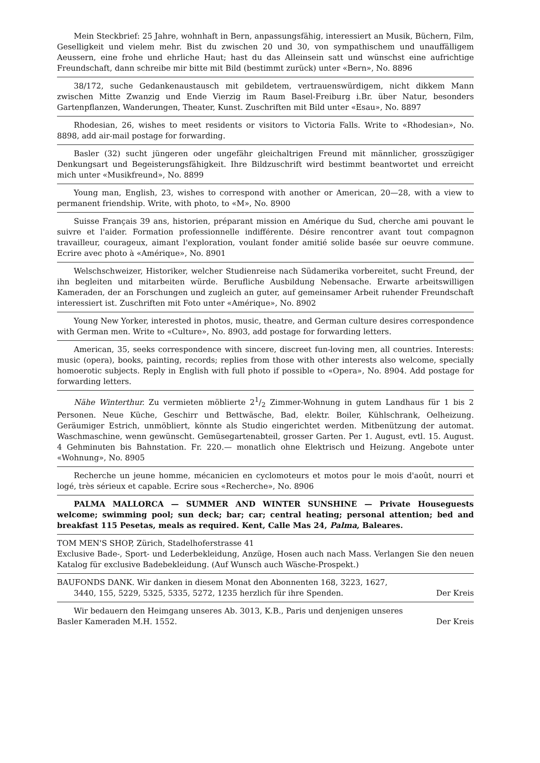Mein Steckbrief: 25 Jahre, wohnhaft in Bern, anpassungsfähig, interessiert an Musik, Büchern, Film, Geselligkeit und vielem mehr. Bist du zwischen 20 und 30, von sympathischem und unauffälligem Aeussern, eine frohe und ehrliche Haut; hast du das Alleinsein satt und wünschst eine aufrichtige Freundschaft, dann schreibe mir bitte mit Bild (bestimmt zurück) unter «Bern», No. 8896
38/172, suche Gedankenaustausch mit gebildetem, vertrauenswürdigem, nicht dikkem Mann zwischen Mitte Zwanzig und Ende Vierzig im Raum Basel-Freiburg i.Br. über Natur, besonders Gartenpflanzen, Wanderungen, Theater, Kunst. Zuschriften mit Bild unter «Esau», No. 8897
Rhodesian, 26, wishes to meet residents or visitors to Victoria Falls. Write to «Rhodesian», No. 8898, add air-mail postage for forwarding.
Basler (32) sucht jüngeren oder ungefähr gleichaltrigen Freund mit männlicher, grosszügiger Denkungsart und Begeisterungsfähigkeit. Ihre Bildzuschrift wird bestimmt beantwortet und erreicht mich unter «Musikfreund», No. 8899
Young man, English, 23, wishes to correspond with another or American, 20—28, with a view to permanent friendship. Write, with photo, to «M», No. 8900
Suisse Français 39 ans, historien, préparant mission en Amérique du Sud, cherche ami pouvant le suivre et l'aider. Formation professionnelle indifférente. Désire rencontrer avant tout compagnon travailleur, courageux, aimant l'exploration, voulant fonder amitié solide basée sur oeuvre commune. Ecrire avec photo à «Amérique», No. 8901
Welschschweizer, Historiker, welcher Studienreise nach Südamerika vorbereitet, sucht Freund, der ihn begleiten und mitarbeiten würde. Berufliche Ausbildung Nebensache. Erwarte arbeitswilligen Kameraden, der an Forschungen und zugleich an guter, auf gemeinsamer Arbeit ruhender Freundschaft interessiert ist. Zuschriften mit Foto unter «Amérique», No. 8902
Young New Yorker, interested in photos, music, theatre, and German culture desires correspondence with German men. Write to «Culture», No. 8903, add postage for forwarding letters.
American, 35, seeks correspondence with sincere, discreet fun-loving men, all countries. Interests: music (opera), books, painting, records; replies from those with other interests also welcome, specially homoerotic subjects. Reply in English with full photo if possible to «Opera», No. 8904. Add postage for forwarding letters.
Nähe Winterthur. Zu vermieten möblierte 21/2 Zimmer-Wohnung in gutem Landhaus für 1 bis 2 Personen. Neue Küche, Geschirr und Bettwäsche, Bad, elektr. Boiler, Kühlschrank, Oelheizung. Geräumiger Estrich, unmöbliert, könnte als Studio eingerichtet werden. Mitbenützung der automat. Waschmaschine, wenn gewünscht. Gemüsegartenabteil, grosser Garten. Per 1. August, evtl. 15. August. 4 Gehminuten bis Bahnstation. Fr. 220.— monatlich ohne Elektrisch und Heizung. Angebote unter «Wohnung», No. 8905
Recherche un jeune homme, mécanicien en cyclomoteurs et motos pour le mois d'août, nourri et logé, très sérieux et capable. Ecrire sous «Recherche», No. 8906
PALMA MALLORCA — SUMMER AND WINTER SUNSHINE — Private Houseguests welcome; swimming pool; sun deck; bar; car; central heating; personal attention; bed and breakfast 115 Pesetas, meals as required. Kent, Calle Mas 24, Palma, Baleares.
TOM MEN'S SHOP, Zürich, Stadelhoferstrasse 41
Exclusive Bade-, Sport- und Lederbekleidung, Anzüge, Hosen auch nach Mass. Verlangen Sie den neuen Katalog für exclusive Badebekleidung. (Auf Wunsch auch Wäsche-Prospekt.)
BAUFONDS DANK. Wir danken in diesem Monat den Abonnenten 168, 3223, 1627,
3440, 155, 5229, 5325, 5335, 5272, 1235 herzlich für ihre Spenden. Der Kreis
Wir bedauern den Heimgang unseres Ab. 3013, K.B., Paris und denjenigen unseres
Basler Kameraden M.H. 1552. Der Kreis